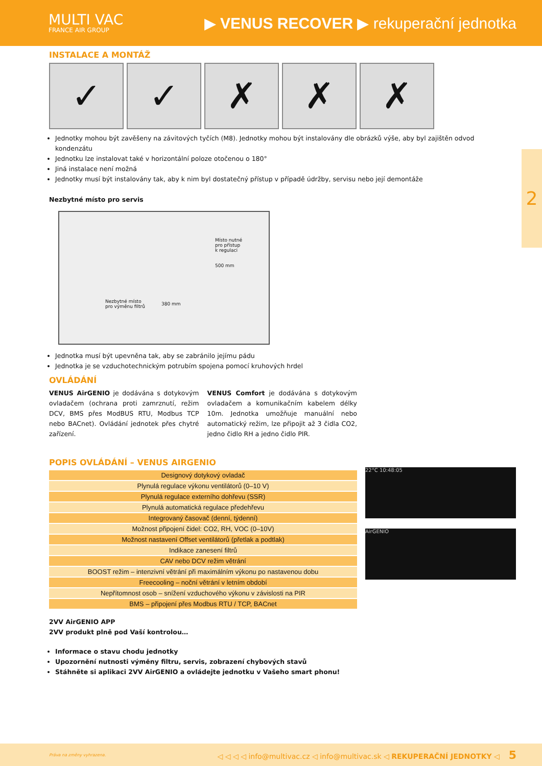MULTI VAC
FRANCE AIR GROUP
▶ VENUS RECOVER ▶ rekuperační jednotka
2
INSTALACE A MONTÁŽ
✓ ✓ ✗ ✗ ✗
Jednotky mohou být zavěšeny na závitových tyčích (M8). Jednotky mohou být instalovány dle obrázků výše, aby byl zajištěn odvod kondenzátu
Jednotku lze instalovat také v horizontální poloze otočenou o 180°
Jiná instalace není možná
Jednotky musí být instalovány tak, aby k nim byl dostatečný přístup v případě údržby, servisu nebo její demontáže
Nezbytné místo pro servis
Místo nutné
pro přístup
k regulaci
500 mm
Nezbytné místo
pro výměnu filtrů
380 mm
Jednotka musí být upevněna tak, aby se zabránilo jejímu pádu
Jednotka je se vzduchotechnickým potrubím spojena pomocí kruhových hrdel
OVLÁDÁNÍ
VENUS AirGENIO je dodávána s dotykovým ovladačem (ochrana proti zamrznutí, režim DCV, BMS přes ModBUS RTU, Modbus TCP nebo BACnet). Ovládání jednotek přes chytré zařízení.
VENUS Comfort je dodávána s dotykovým ovladačem a komunikačním kabelem délky 10m. Jednotka umožňuje manuální nebo automatický režim, lze připojit až 3 čidla CO2, jedno čidlo RH a jedno čidlo PIR.
POPIS OVLÁDÁNÍ – VENUS AIRGENIO
| Designový dotykový ovladač |
| Plynulá regulace výkonu ventilátorů (0–10 V) |
| Plynulá regulace externího dohřevu (SSR) |
| Plynulá automatická regulace předehřevu |
| Integrovaný časovač (denní, týdenní) |
| Možnost připojení čidel: CO2, RH, VOC (0–10V) |
| Možnost nastavení Offset ventilátorů (přetlak a podtlak) |
| Indikace zanesení filtrů |
| CAV nebo DCV režim větrání |
| BOOST režim – intenzivní větrání při maximálním výkonu po nastavenou dobu |
| Freecooling – noční větrání v letním období |
| Nepřítomnost osob – snížení vzduchového výkonu v závislosti na PIR |
| BMS – připojení přes Modbus RTU / TCP, BACnet |
2VV AirGENIO APP
2VV produkt plně pod Vaší kontrolou…
Informace o stavu chodu jednotky
Upozornění nutnosti výměny filtru, servis, zobrazení chybových stavů
Stáhněte si aplikaci 2VV AirGENIO a ovládejte jednotku v Vašeho smart phonu!
22°C 10:48:05
AirGENIO
Práva na změny vyhrazena. ◁ ◁ ◁ ◁ info@multivac.cz ◁ info@multivac.sk ◁ REKUPERAČNÍ JEDNOTKY ◁ 5